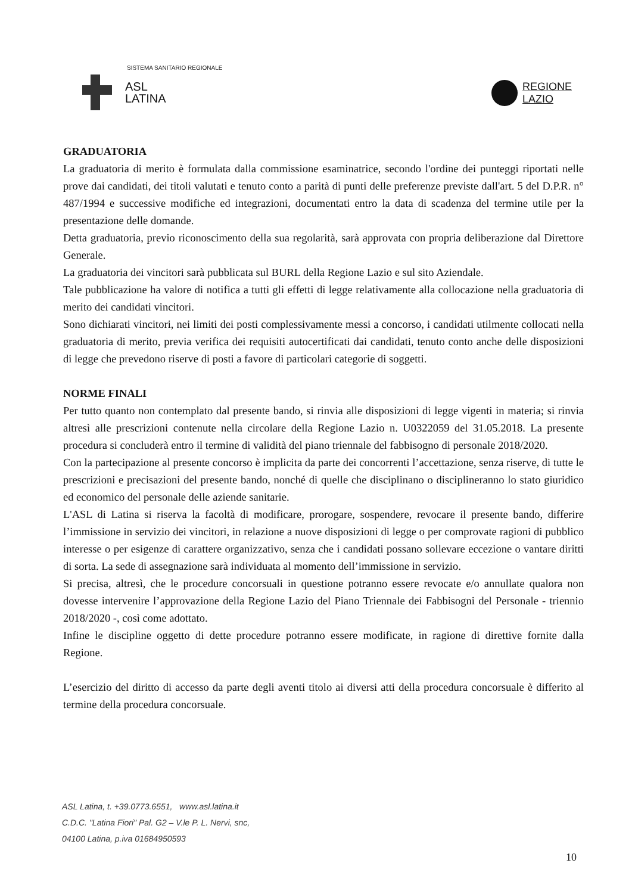SISTEMA SANITARIO REGIONALE
ASL
LATINA
REGIONE
LAZIO
GRADUATORIA
La graduatoria di merito è formulata dalla commissione esaminatrice, secondo l'ordine dei punteggi riportati nelle prove dai candidati, dei titoli valutati e tenuto conto a parità di punti delle preferenze previste dall'art. 5 del D.P.R. n° 487/1994 e successive modifiche ed integrazioni, documentati entro la data di scadenza del termine utile per la presentazione delle domande.
Detta graduatoria, previo riconoscimento della sua regolarità, sarà approvata con propria deliberazione dal Direttore Generale.
La graduatoria dei vincitori sarà pubblicata sul BURL della Regione Lazio e sul sito Aziendale.
Tale pubblicazione ha valore di notifica a tutti gli effetti di legge relativamente alla collocazione nella graduatoria di merito dei candidati vincitori.
Sono dichiarati vincitori, nei limiti dei posti complessivamente messi a concorso, i candidati utilmente collocati nella graduatoria di merito, previa verifica dei requisiti autocertificati dai candidati, tenuto conto anche delle disposizioni di legge che prevedono riserve di posti a favore di particolari categorie di soggetti.
NORME FINALI
Per tutto quanto non contemplato dal presente bando, si rinvia alle disposizioni di legge vigenti in materia; si rinvia altresì alle prescrizioni contenute nella circolare della Regione Lazio n. U0322059 del 31.05.2018. La presente procedura si concluderà entro il termine di validità del piano triennale del fabbisogno di personale 2018/2020.
Con la partecipazione al presente concorso è implicita da parte dei concorrenti l’accettazione, senza riserve, di tutte le prescrizioni e precisazioni del presente bando, nonché di quelle che disciplinano o disciplineranno lo stato giuridico ed economico del personale delle aziende sanitarie.
L'ASL di Latina si riserva la facoltà di modificare, prorogare, sospendere, revocare il presente bando, differire l’immissione in servizio dei vincitori, in relazione a nuove disposizioni di legge o per comprovate ragioni di pubblico interesse o per esigenze di carattere organizzativo, senza che i candidati possano sollevare eccezione o vantare diritti di sorta. La sede di assegnazione sarà individuata al momento dell’immissione in servizio.
Si precisa, altresì, che le procedure concorsuali in questione potranno essere revocate e/o annullate qualora non dovesse intervenire l’approvazione della Regione Lazio del Piano Triennale dei Fabbisogni del Personale - triennio 2018/2020 -, così come adottato.
Infine le discipline oggetto di dette procedure potranno essere modificate, in ragione di direttive fornite dalla Regione.
L’esercizio del diritto di accesso da parte degli aventi titolo ai diversi atti della procedura concorsuale è differito al termine della procedura concorsuale.
ASL Latina, t. +39.0773.6551, www.asl.latina.it
C.D.C. "Latina Fiori" Pal. G2 – V.le P. L. Nervi, snc,
04100 Latina, p.iva 01684950593
10